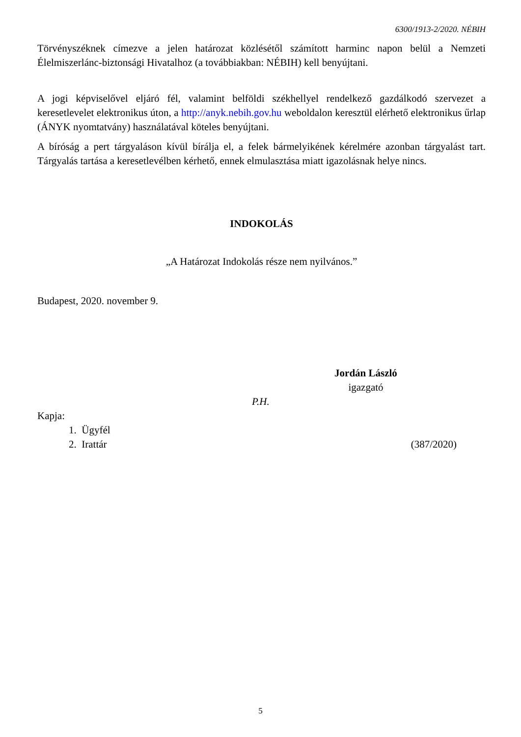6300/1913-2/2020. NÉBIH
Törvényszéknek címezve a jelen határozat közlésétől számított harminc napon belül a Nemzeti Élelmiszerlánc-biztonsági Hivatalhoz (a továbbiakban: NÉBIH) kell benyújtani.
A jogi képviselővel eljáró fél, valamint belföldi székhellyel rendelkező gazdálkodó szervezet a keresetlevelet elektronikus úton, a http://anyk.nebih.gov.hu weboldalon keresztül elérhető elektronikus űrlap (ÁNYK nyomtatvány) használatával köteles benyújtani.
A bíróság a pert tárgyaláson kívül bírálja el, a felek bármelyikének kérelmére azonban tárgyalást tart. Tárgyalás tartása a keresetlevélben kérhető, ennek elmulasztása miatt igazolásnak helye nincs.
INDOKOLÁS
„A Határozat Indokolás része nem nyilvános.”
Budapest, 2020. november 9.
Jordán László
igazgató
P.H.
Kapja:
1. Ügyfél
2. Irattár (387/2020)
5